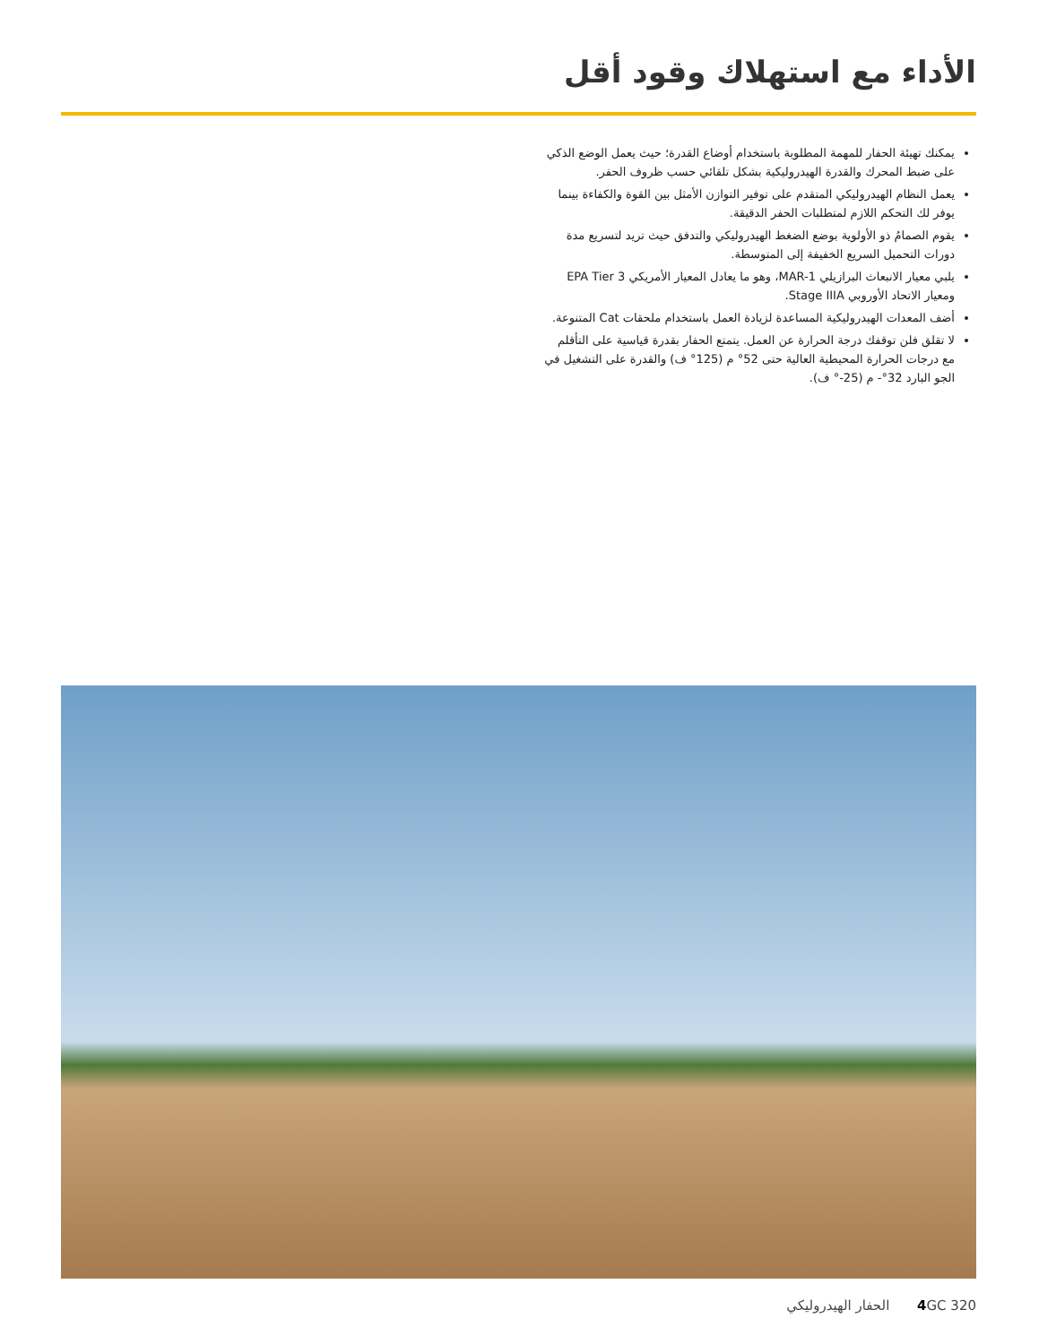الأداء مع استهلاك وقود أقل
يمكنك تهيئة الحفار للمهمة المطلوبة باستخدام أوضاع القدرة؛ حيث يعمل الوضع الذكي على ضبط المحرك والقدرة الهيدروليكية بشكل تلقائي حسب ظروف الحفر.
يعمل النظام الهيدروليكي المتقدم على توفير التوازن الأمثل بين القوة والكفاءة بينما يوفر لك التحكم اللازم لمتطلبات الحفر الدقيقة.
يقوم الصمامُ ذو الأولوية بوضع الضغط الهيدروليكي والتدفق حيث تريد لتسريع مدة دورات التحميل السريع الخفيفة إلى المتوسطة.
يلبي معيار الانبعاث البرازيلي MAR-1، وهو ما يعادل المعيار الأمريكي EPA Tier 3 ومعيار الاتحاد الأوروبي Stage IIIA.
أضف المعدات الهيدروليكية المساعدة لزيادة العمل باستخدام ملحقات Cat المتنوعة.
لا تقلق فلن توقفك درجة الحرارة عن العمل. يتمتع الحفار بقدرة قياسية على التأقلم مع درجات الحرارة المحيطية العالية حتى 52° م (125° ف) والقدرة على التشغيل في الجو البارد 32°- م (25-° ف).
4 GC 320 الحفار الهيدروليكي